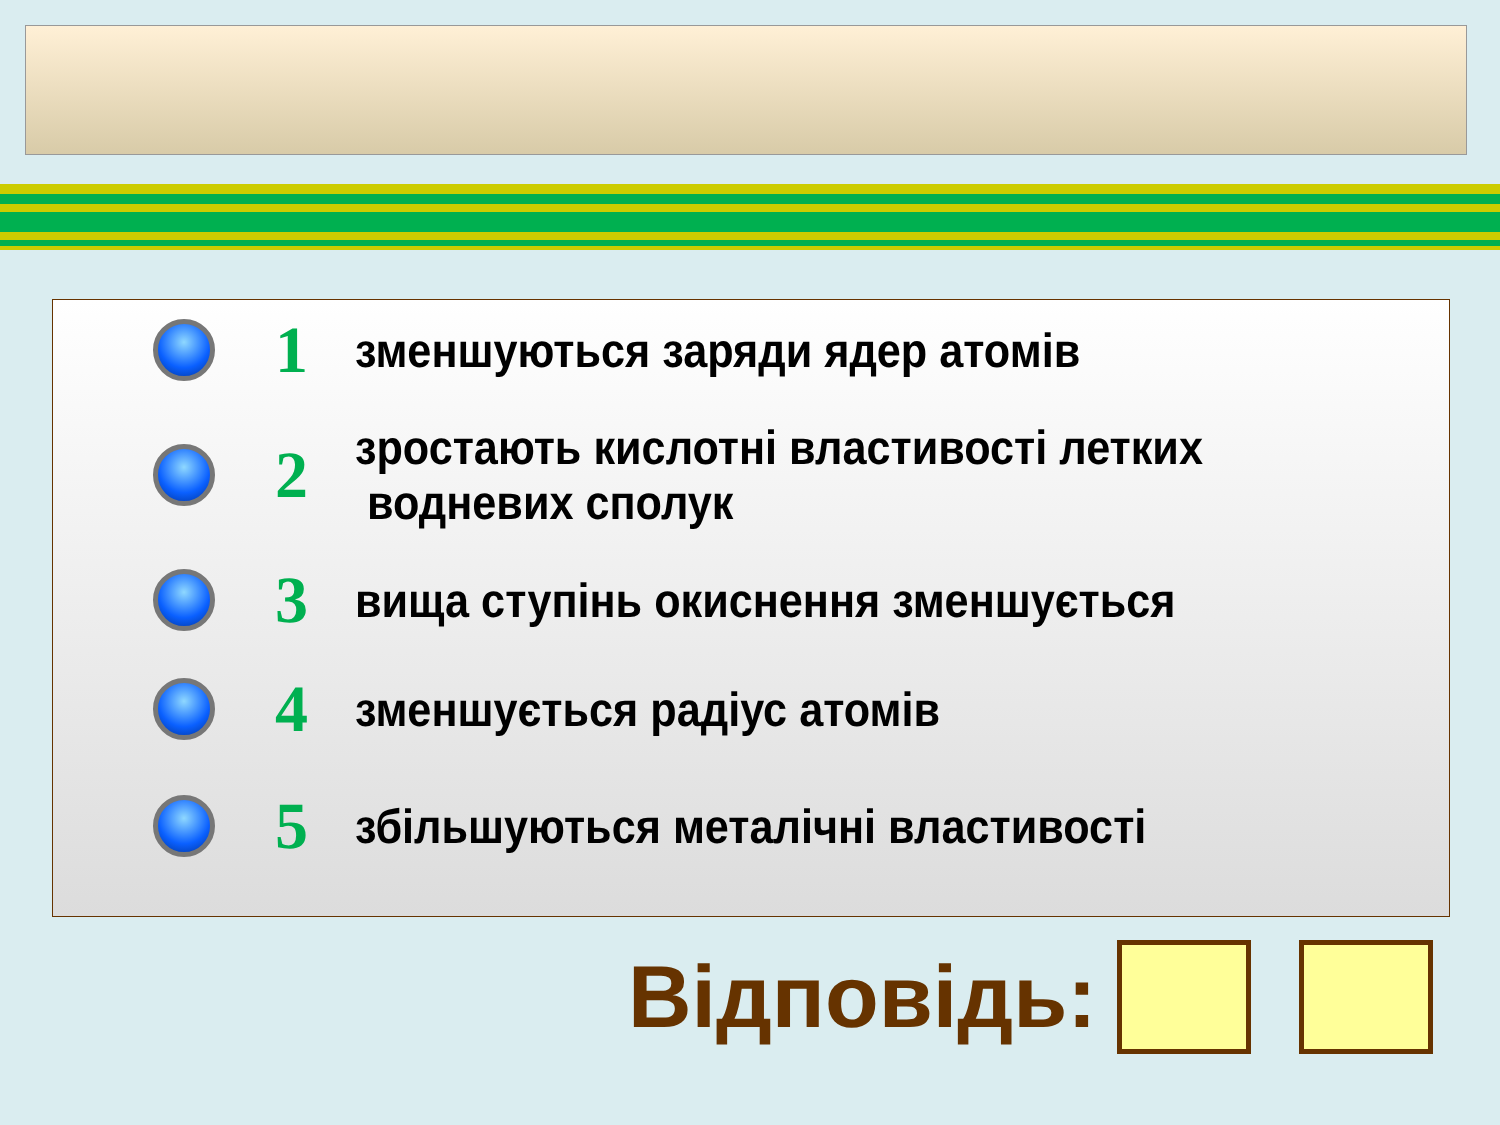1
зменшуються заряди ядер атомів
2
зростають кислотні властивості летких
водневих сполук
3
вища ступінь окиснення зменшується
4
зменшується радіус атомів
5
збільшуються металічні властивості
Відповідь: